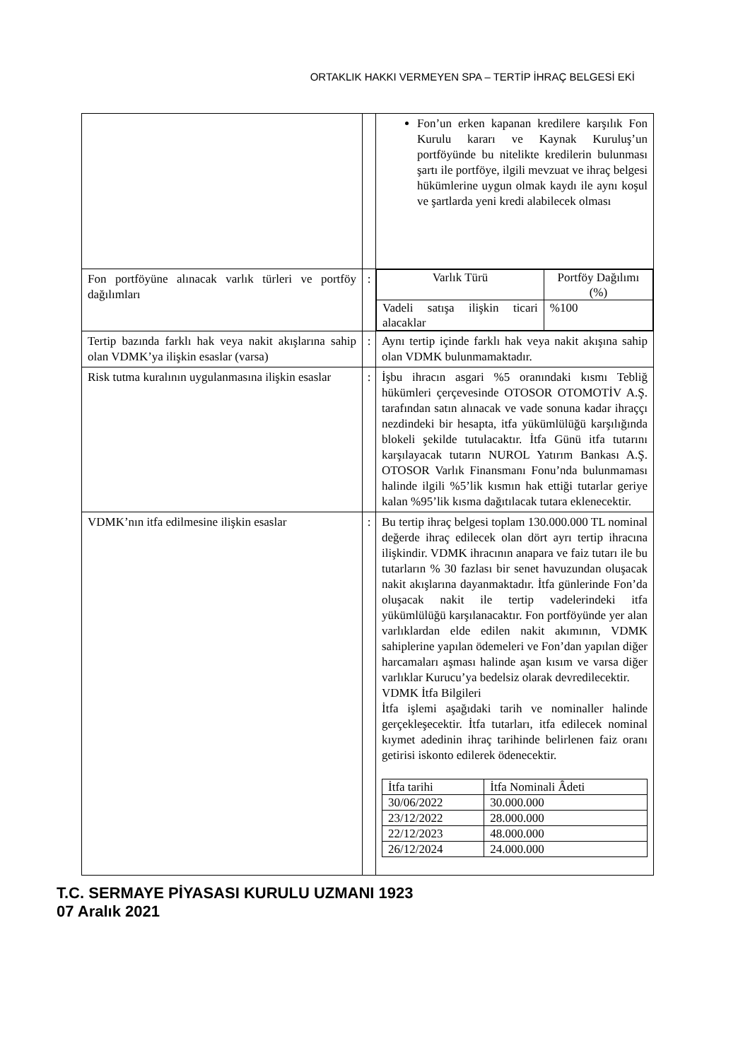ORTAKLIK HAKKI VERMEYEN SPA – TERTİP İHRAÇ BELGESİ EKİ
| | | Fon’un erken kapanan kredilere karşılık Fon Kurulu kararı ve Kaynak Kuruluş’un portföyünde bu nitelikte kredilerin bulunması şartı ile portföye, ilgili mevzuat ve ihraç belgesi hükümlerine uygun olmak kaydı ile aynı koşul ve şartlarda yeni kredi alabilecek olması |
| Fon portföyüne alınacak varlık türleri ve portföy dağılımları | : | / Varlık Türü / Portföy Dağılımı (%) / / Vadeli satışa ilişkin ticari alacaklar / %100 / |
| Tertip bazında farklı hak veya nakit akışlarına sahip olan VDMK’ya ilişkin esaslar (varsa) | : | Aynı tertip içinde farklı hak veya nakit akışına sahip olan VDMK bulunmamaktadır. |
| Risk tutma kuralının uygulanmasına ilişkin esaslar | : | İşbu ihracın asgari %5 oranındaki kısmı Tebliğ hükümleri çerçevesinde OTOSOR OTOMOTİV A.Ş. tarafından satın alınacak ve vade sonuna kadar ihraççı nezdindeki bir hesapta, itfa yükümlülüğü karşılığında blokeli şekilde tutulacaktır. İtfa Günü itfa tutarını karşılayacak tutarın NUROL Yatırım Bankası A.Ş. OTOSOR Varlık Finansmanı Fonu’nda bulunmaması halinde ilgili %5’lik kısmın hak ettiği tutarlar geriye kalan %95’lik kısma dağıtılacak tutara eklenecektir. |
| VDMK’nın itfa edilmesine ilişkin esaslar | : | Bu tertip ihraç belgesi toplam 130.000.000 TL nominal değerde ihraç edilecek olan dört ayrı tertip ihracına ilişkindir. VDMK ihracının anapara ve faiz tutarı ile bu tutarların % 30 fazlası bir senet havuzundan oluşacak nakit akışlarına dayanmaktadır. İtfa günlerinde Fon’da oluşacak nakit ile tertip vadelerindeki itfa yükümlülüğü karşılanacaktır. Fon portföyünde yer alan varlıklardan elde edilen nakit akımının, VDMK sahiplerine yapılan ödemeleri ve Fon’dan yapılan diğer harcamaları aşması halinde aşan kısım ve varsa diğer varlıklar Kurucu’ya bedelsiz olarak devredilecektir. VDMK İtfa Bilgileri İtfa işlemi aşağıdaki tarih ve nominaller halinde gerçekleşecektir. İtfa tutarları, itfa edilecek nominal kıymet adedinin ihraç tarihinde belirlenen faiz oranı getirisi iskonto edilerek ödenecektir. / İtfa tarihi / İtfa Nominali Âdeti / / 30/06/2022 / 30.000.000 / / 23/12/2022 / 28.000.000 / / 22/12/2023 / 48.000.000 / / 26/12/2024 / 24.000.000 / |
T.C. SERMAYE PİYASASI KURULU UZMANI 1923
07 Aralık 2021